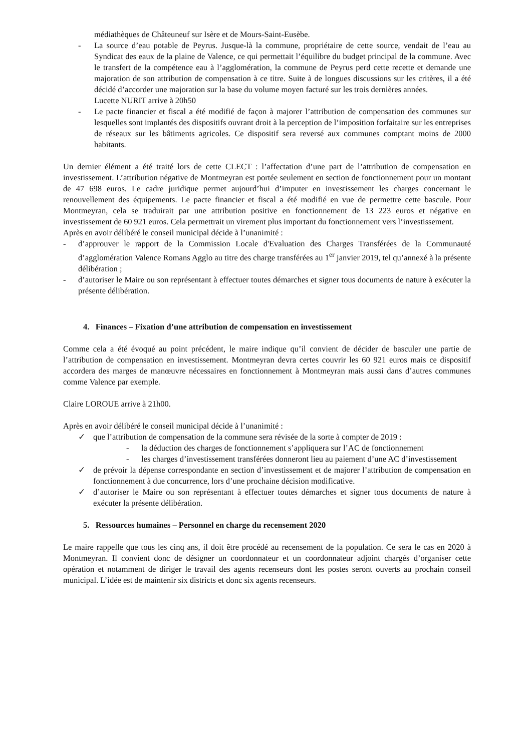médiathèques de Châteuneuf sur Isère et de Mours-Saint-Eusèbe.
- La source d’eau potable de Peyrus. Jusque-là la commune, propriétaire de cette source, vendait de l’eau au Syndicat des eaux de la plaine de Valence, ce qui permettait l’équilibre du budget principal de la commune. Avec le transfert de la compétence eau à l’agglomération, la commune de Peyrus perd cette recette et demande une majoration de son attribution de compensation à ce titre. Suite à de longues discussions sur les critères, il a été décidé d’accorder une majoration sur la base du volume moyen facturé sur les trois dernières années.
Lucette NURIT arrive à 20h50
- Le pacte financier et fiscal a été modifié de façon à majorer l’attribution de compensation des communes sur lesquelles sont implantés des dispositifs ouvrant droit à la perception de l’imposition forfaitaire sur les entreprises de réseaux sur les bâtiments agricoles. Ce dispositif sera reversé aux communes comptant moins de 2000 habitants.
Un dernier élément a été traité lors de cette CLECT : l’affectation d’une part de l’attribution de compensation en investissement. L’attribution négative de Montmeyran est portée seulement en section de fonctionnement pour un montant de 47 698 euros. Le cadre juridique permet aujourd’hui d’imputer en investissement les charges concernant le renouvellement des équipements. Le pacte financier et fiscal a été modifié en vue de permettre cette bascule. Pour Montmeyran, cela se traduirait par une attribution positive en fonctionnement de 13 223 euros et négative en investissement de 60 921 euros. Cela permettrait un virement plus important du fonctionnement vers l’investissement.
Après en avoir délibéré le conseil municipal décide à l’unanimité :
- d’approuver le rapport de la Commission Locale d'Evaluation des Charges Transférées de la Communauté d’agglomération Valence Romans Agglo au titre des charge transférées au 1<sup>er</sup> janvier 2019, tel qu’annexé à la présente délibération ;
- d’autoriser le Maire ou son représentant à effectuer toutes démarches et signer tous documents de nature à exécuter la présente délibération.
4. Finances – Fixation d’une attribution de compensation en investissement
Comme cela a été évoqué au point précédent, le maire indique qu’il convient de décider de basculer une partie de l’attribution de compensation en investissement. Montmeyran devra certes couvrir les 60 921 euros mais ce dispositif accordera des marges de manœuvre nécessaires en fonctionnement à Montmeyran mais aussi dans d’autres communes comme Valence par exemple.
Claire LOROUE arrive à 21h00.
Après en avoir délibéré le conseil municipal décide à l’unanimité :
✓ que l’attribution de compensation de la commune sera révisée de la sorte à compter de 2019 :
- la déduction des charges de fonctionnement s’appliquera sur l’AC de fonctionnement
- les charges d’investissement transférées donneront lieu au paiement d’une AC d’investissement
✓ de prévoir la dépense correspondante en section d’investissement et de majorer l’attribution de compensation en fonctionnement à due concurrence, lors d’une prochaine décision modificative.
✓ d’autoriser le Maire ou son représentant à effectuer toutes démarches et signer tous documents de nature à exécuter la présente délibération.
5. Ressources humaines – Personnel en charge du recensement 2020
Le maire rappelle que tous les cinq ans, il doit être procédé au recensement de la population. Ce sera le cas en 2020 à Montmeyran. Il convient donc de désigner un coordonnateur et un coordonnateur adjoint chargés d’organiser cette opération et notamment de diriger le travail des agents recenseurs dont les postes seront ouverts au prochain conseil municipal. L’idée est de maintenir six districts et donc six agents recenseurs.